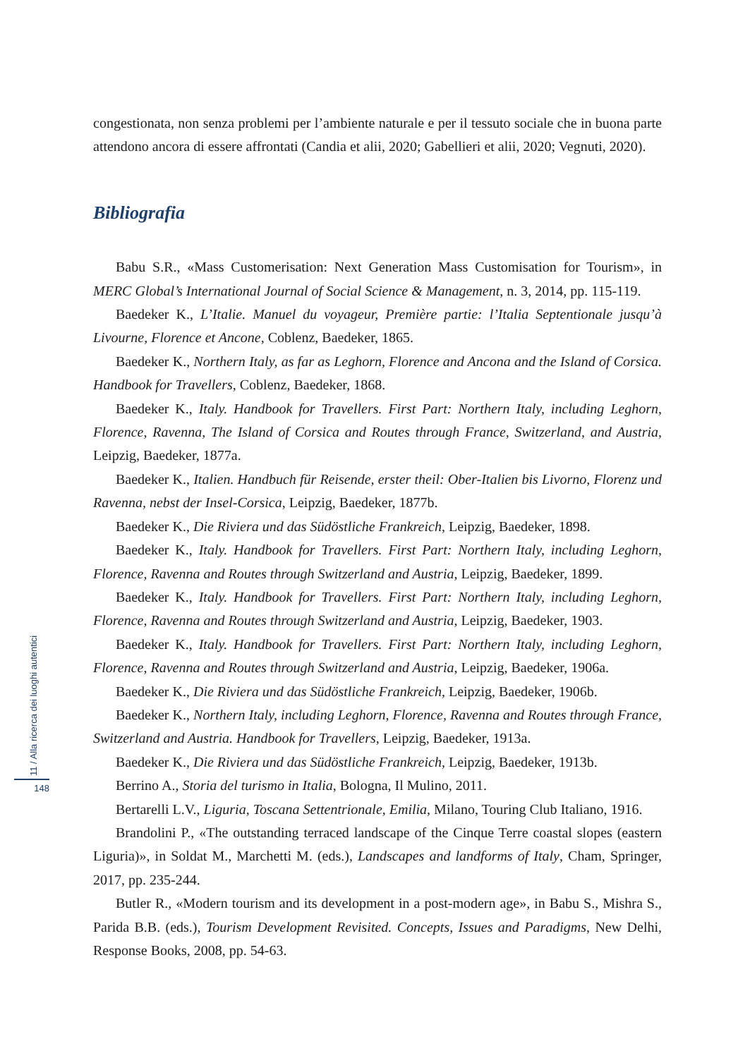congestionata, non senza problemi per l’ambiente naturale e per il tessuto sociale che in buona parte attendono ancora di essere affrontati (Candia et alii, 2020; Gabellieri et alii, 2020; Vegnuti, 2020).
Bibliografia
Babu S.R., «Mass Customerisation: Next Generation Mass Customisation for Tourism», in MERC Global’s International Journal of Social Science & Management, n. 3, 2014, pp. 115-119.
Baedeker K., L’Italie. Manuel du voyageur, Première partie: l’Italia Septentionale jusqu’à Livourne, Florence et Ancone, Coblenz, Baedeker, 1865.
Baedeker K., Northern Italy, as far as Leghorn, Florence and Ancona and the Island of Corsica. Handbook for Travellers, Coblenz, Baedeker, 1868.
Baedeker K., Italy. Handbook for Travellers. First Part: Northern Italy, including Leghorn, Florence, Ravenna, The Island of Corsica and Routes through France, Switzerland, and Austria, Leipzig, Baedeker, 1877a.
Baedeker K., Italien. Handbuch für Reisende, erster theil: Ober-Italien bis Livorno, Florenz und Ravenna, nebst der Insel-Corsica, Leipzig, Baedeker, 1877b.
Baedeker K., Die Riviera und das Südöstliche Frankreich, Leipzig, Baedeker, 1898.
Baedeker K., Italy. Handbook for Travellers. First Part: Northern Italy, including Leghorn, Florence, Ravenna and Routes through Switzerland and Austria, Leipzig, Baedeker, 1899.
Baedeker K., Italy. Handbook for Travellers. First Part: Northern Italy, including Leghorn, Florence, Ravenna and Routes through Switzerland and Austria, Leipzig, Baedeker, 1903.
Baedeker K., Italy. Handbook for Travellers. First Part: Northern Italy, including Leghorn, Florence, Ravenna and Routes through Switzerland and Austria, Leipzig, Baedeker, 1906a.
Baedeker K., Die Riviera und das Südöstliche Frankreich, Leipzig, Baedeker, 1906b.
Baedeker K., Northern Italy, including Leghorn, Florence, Ravenna and Routes through France, Switzerland and Austria. Handbook for Travellers, Leipzig, Baedeker, 1913a.
Baedeker K., Die Riviera und das Südöstliche Frankreich, Leipzig, Baedeker, 1913b.
Berrino A., Storia del turismo in Italia, Bologna, Il Mulino, 2011.
Bertarelli L.V., Liguria, Toscana Settentrionale, Emilia, Milano, Touring Club Italiano, 1916.
Brandolini P., «The outstanding terraced landscape of the Cinque Terre coastal slopes (eastern Liguria)», in Soldat M., Marchetti M. (eds.), Landscapes and landforms of Italy, Cham, Springer, 2017, pp. 235-244.
Butler R., «Modern tourism and its development in a post-modern age», in Babu S., Mishra S., Parida B.B. (eds.), Tourism Development Revisited. Concepts, Issues and Paradigms, New Delhi, Response Books, 2008, pp. 54-63.
11 / Alla ricerca dei luoghi autentici
148